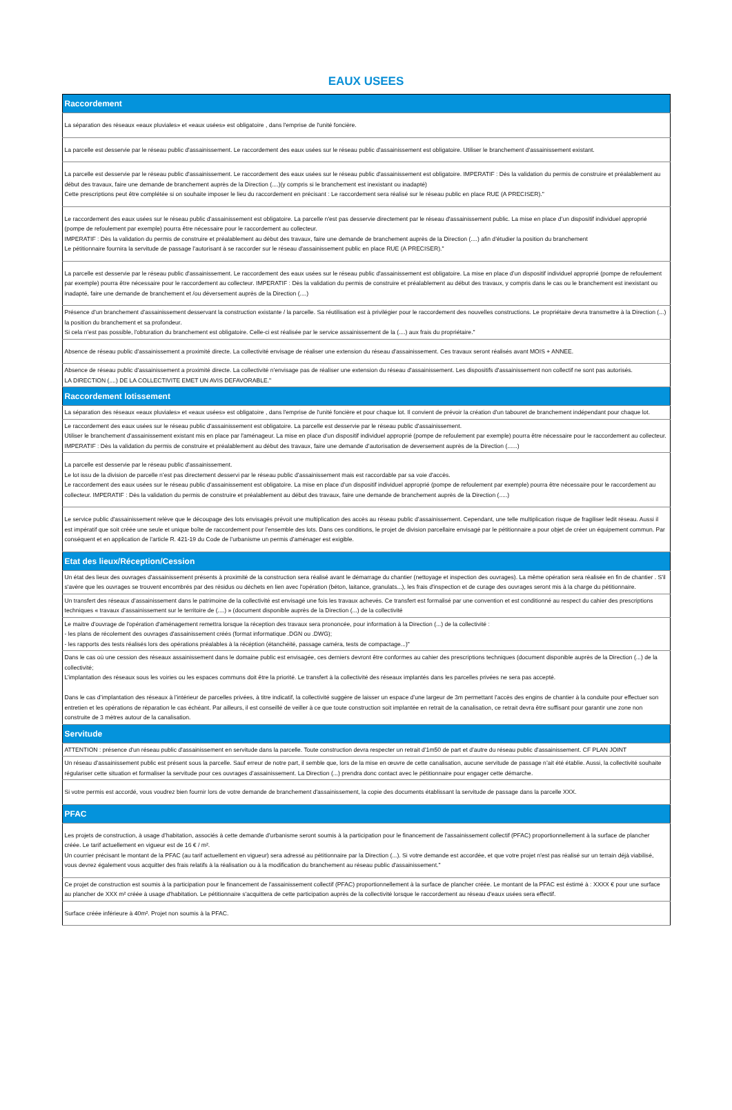EAUX USEES
| Raccordement |
| --- |
| La séparation des réseaux «eaux pluviales» et «eaux usées» est obligatoire , dans l'emprise de l'unité foncière. |
| La parcelle est desservie par le réseau public d'assainissement. Le raccordement des eaux usées sur le réseau public d'assainissement est obligatoire. Utiliser le branchement d'assainissement existant. |
| La parcelle est desservie par le réseau public d'assainissement. Le raccordement des eaux usées sur le réseau public d'assainissement est obligatoire. IMPERATIF : Dès la validation du permis de construire et préalablement au début des travaux, faire une demande de branchement auprès de la Direction (....)(y compris si le branchement est inexistant ou inadapté) Cette prescriptions peut être complétée si on souhaite imposer le lieu du raccordement en précisant : Le raccordement sera réalisé sur le réseau public en place RUE (A PRECISER)." |
| Le raccordement des eaux usées sur le réseau public d'assainissement est obligatoire. La parcelle n'est pas desservie directement par le réseau d'assainissement public. La mise en place d’un dispositif individuel approprié (pompe de refoulement par exemple) pourra être nécessaire pour le raccordement au collecteur. IMPERATIF : Dès la validation du permis de construire et préalablement au début des travaux, faire une demande de branchement auprès de la Direction (....) afin d’étudier la position du branchement Le pétitionnaire fournira la servitude de passage l'autorisant à se raccorder sur le réseau d'assainissement public en place RUE (A PRECISER)." |
| La parcelle est desservie par le réseau public d'assainissement. Le raccordement des eaux usées sur le réseau public d'assainissement est obligatoire. La mise en place d’un dispositif individuel approprié (pompe de refoulement par exemple) pourra être nécessaire pour le raccordement au collecteur. IMPERATIF : Dès la validation du permis de construire et préalablement au début des travaux, y compris dans le cas ou le branchement est inexistant ou inadapté, faire une demande de branchement et /ou déversement auprès de la Direction (....) |
| Présence d’un branchement d’assainissement desservant la construction existante / la parcelle. Sa réutilisation est à privilégier pour le raccordement des nouvelles constructions. Le propriétaire devra transmettre à la Direction (...) la position du branchement et sa profondeur. Si cela n’est pas possible, l'obturation du branchement est obligatoire. Celle-ci est réalisée par le service assainissement de la (....) aux frais du propriétaire." |
| Absence de réseau public d'assainissement a proximité directe. La collectivité envisage de réaliser une extension du réseau d'assainissement. Ces travaux seront réalisés avant MOIS + ANNEE. |
| Absence de réseau public d'assainissement a proximité directe. La collectivité n'envisage pas de réaliser une extension du réseau d'assainissement. Les dispositifs d'assainissement non collectif ne sont pas autorisés. LA DIRECTION (....) DE LA COLLECTIVITE EMET UN AVIS DEFAVORABLE." |
| Raccordement lotissement |
| La séparation des réseaux «eaux pluviales» et «eaux usées» est obligatoire , dans l'emprise de l'unité foncière et pour chaque lot. Il convient de prévoir la création d'un tabouret de branchement indépendant pour chaque lot. |
| Le raccordement des eaux usées sur le réseau public d'assainissement est obligatoire. La parcelle est desservie par le réseau public d'assainissement. Utiliser le branchement d'assainissement existant mis en place par l'aménageur. La mise en place d’un dispositif individuel approprié (pompe de refoulement par exemple) pourra être nécessaire pour le raccordement au collecteur. IMPERATIF : Dès la validation du permis de construire et préalablement au début des travaux, faire une demande d’autorisation de deversement auprès de la Direction (......) |
| La parcelle est desservie par le réseau public d'assainissement. Le lot issu de la division de parcelle n’est pas directement desservi par le réseau public d’assainissement mais est raccordable par sa voie d'accès. Le raccordement des eaux usées sur le réseau public d'assainissement est obligatoire. La mise en place d’un dispositif individuel approprié (pompe de refoulement par exemple) pourra être nécessaire pour le raccordement au collecteur. IMPERATIF : Dès la validation du permis de construire et préalablement au début des travaux, faire une demande de branchement auprès de la Direction (.....) |
| Le service public d'assainissement relève que le découpage des lots envisagés prévoit une multiplication des accès au réseau public d’assainissement. Cependant, une telle multiplication risque de fragiliser ledit réseau. Aussi il est impératif que soit créée une seule et unique boîte de raccordement pour l’ensemble des lots. Dans ces conditions, le projet de division parcellaire envisagé par le pétitionnaire a pour objet de créer un équipement commun. Par conséquent et en application de l’article R. 421-19 du Code de l’urbanisme un permis d’aménager est exigible. |
| Etat des lieux/Réception/Cession |
| Un état des lieux des ouvrages d'assainissement présents à proximité de la construction sera réalisé avant le démarrage du chantier (nettoyage et inspection des ouvrages). La même opération sera réalisée en fin de chantier . S'il s'avère que les ouvrages se trouvent encombrés par des résidus ou déchets en lien avec l'opération (béton, laitance, granulats...), les frais d'inspection et de curage des ouvrages seront mis à la charge du pétitionnaire. |
| Un transfert des réseaux d’assainissement dans le patrimoine de la collectivité est envisagé une fois les travaux achevés. Ce transfert est formalisé par une convention et est conditionné au respect du cahier des prescriptions techniques « travaux d’assainissement sur le territoire de (....) » (document disponible auprès de la Direction (...) de la collectivité |
| Le maitre d'ouvrage de l'opération d'aménagement remettra lorsque la réception des travaux sera prononcée, pour information à la Direction (...) de la collectivité : - les plans de récolement des ouvrages d'assainissement créés (format informatique .DGN ou .DWG); - les rapports des tests réalisés lors des opérations préalables à la récéption (étanchéité, passage caméra, tests de compactage...)" |
| Dans le cas où une cession des réseaux assainissement dans le domaine public est envisagée, ces derniers devront être conformes au cahier des prescriptions techniques (document disponible auprès de la Direction (...) de la collectivité; L’implantation des réseaux sous les voiries ou les espaces communs doit être la priorité. Le transfert à la collectivité des réseaux implantés dans les parcelles privées ne sera pas accepté. Dans le cas d’implantation des réseaux à l’intérieur de parcelles privées, à titre indicatif, la collectivité suggère de laisser un espace d’une largeur de 3m permettant l’accès des engins de chantier à la conduite pour effectuer son entretien et les opérations de réparation le cas échéant. Par ailleurs, il est conseillé de veiller à ce que toute construction soit implantée en retrait de la canalisation, ce retrait devra être suffisant pour garantir une zone non construite de 3 mètres autour de la canalisation. |
| Servitude |
| ATTENTION : présence d'un réseau public d'assainissement en servitude dans la parcelle. Toute construction devra respecter un retrait d’1m50 de part et d’autre du réseau public d'assainissement. CF PLAN JOINT |
| Un réseau d’assainissement public est présent sous la parcelle. Sauf erreur de notre part, il semble que, lors de la mise en œuvre de cette canalisation, aucune servitude de passage n’ait été établie. Aussi, la collectivité souhaite régulariser cette situation et formaliser la servitude pour ces ouvrages d’assainissement. La Direction (...) prendra donc contact avec le pétitionnaire pour engager cette démarche. |
| Si votre permis est accordé, vous voudrez bien fournir lors de votre demande de branchement d'assainissement, la copie des documents établissant la servitude de passage dans la parcelle XXX. |
| PFAC |
| Les projets de construction, à usage d’habitation, associés à cette demande d’urbanisme seront soumis à la participation pour le financement de l'assainissement collectif (PFAC) proportionnellement à la surface de plancher créée. Le tarif actuellement en vigueur est de 16 € / m². Un courrier précisant le montant de la PFAC (au tarif actuellement en vigueur) sera adressé au pétitionnaire par la Direction (...). Si votre demande est accordée, et que votre projet n'est pas réalisé sur un terrain déjà viabilisé, vous devrez également vous acquitter des frais relatifs à la réalisation ou à la modification du branchement au réseau public d'assainissement." |
| Ce projet de construction est soumis à la participation pour le financement de l'assainissement collectif (PFAC) proportionnellement à la surface de plancher créée. Le montant de la PFAC est éstimé à : XXXX € pour une surface au plancher de XXX m² créée à usage d'habitation. Le pétitionnaire s'acquittera de cette participation auprès de la collectivité lorsque le raccordement au réseau d'eaux usées sera effectif. |
| Surface créée inférieure à 40m². Projet non soumis à la PFAC. |